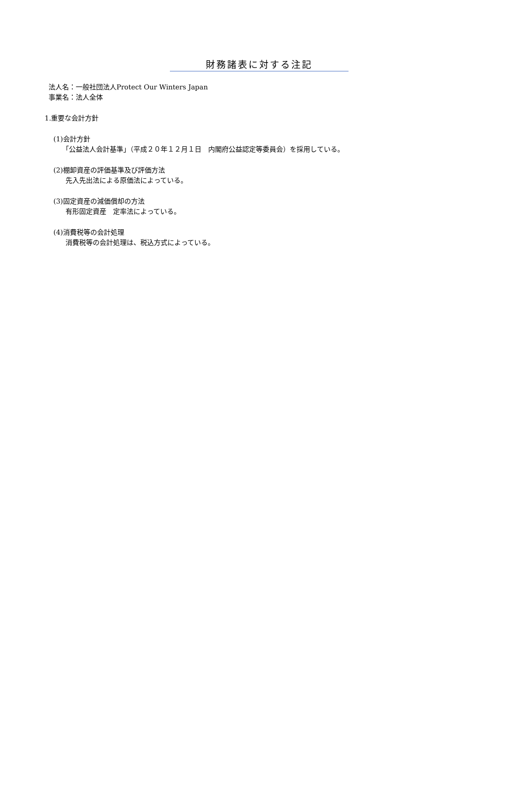財務諸表に対する注記
法人名：一般社団法人Protect Our Winters Japan
事業名：法人全体
1.重要な会計方針
(1)会計方針
「公益法人会計基準」（平成２０年１２月１日　内閣府公益認定等委員会）を採用している。
(2)棚卸資産の評価基準及び評価方法
先入先出法による原価法によっている。
(3)固定資産の減価償却の方法
有形固定資産　定率法によっている。
(4)消費税等の会計処理
消費税等の会計処理は、税込方式によっている。